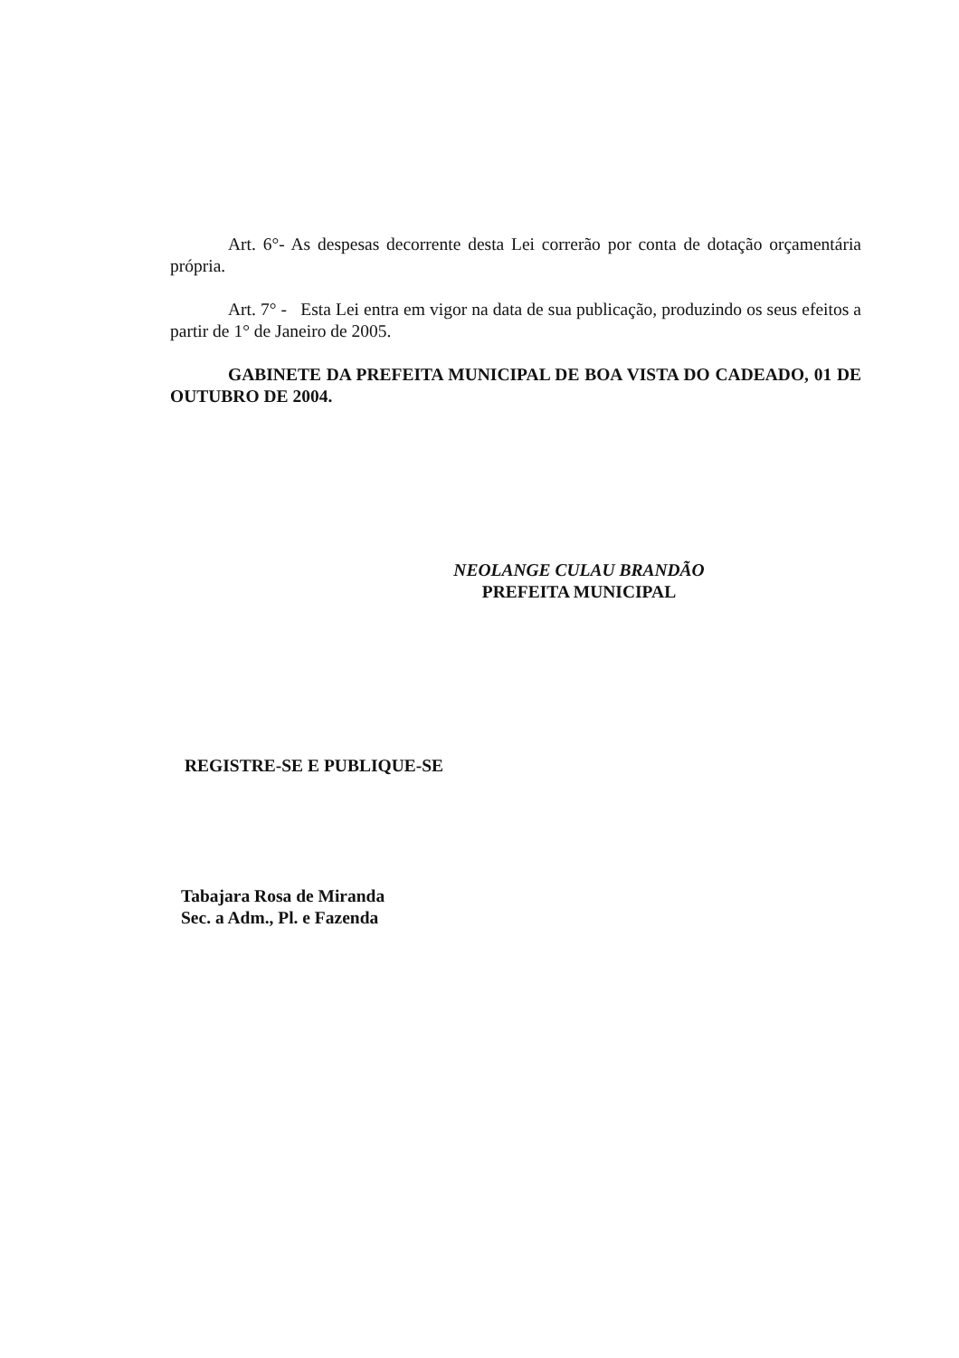Art. 6°- As despesas decorrente desta Lei correrão por conta de dotação orçamentária própria.
Art. 7° - Esta Lei entra em vigor na data de sua publicação, produzindo os seus efeitos a partir de 1° de Janeiro de 2005.
GABINETE DA PREFEITA MUNICIPAL DE BOA VISTA DO CADEADO, 01 DE OUTUBRO DE 2004.
NEOLANGE CULAU BRANDÃO
PREFEITA MUNICIPAL
REGISTRE-SE E PUBLIQUE-SE
Tabajara Rosa de Miranda
Sec. a Adm., Pl. e Fazenda